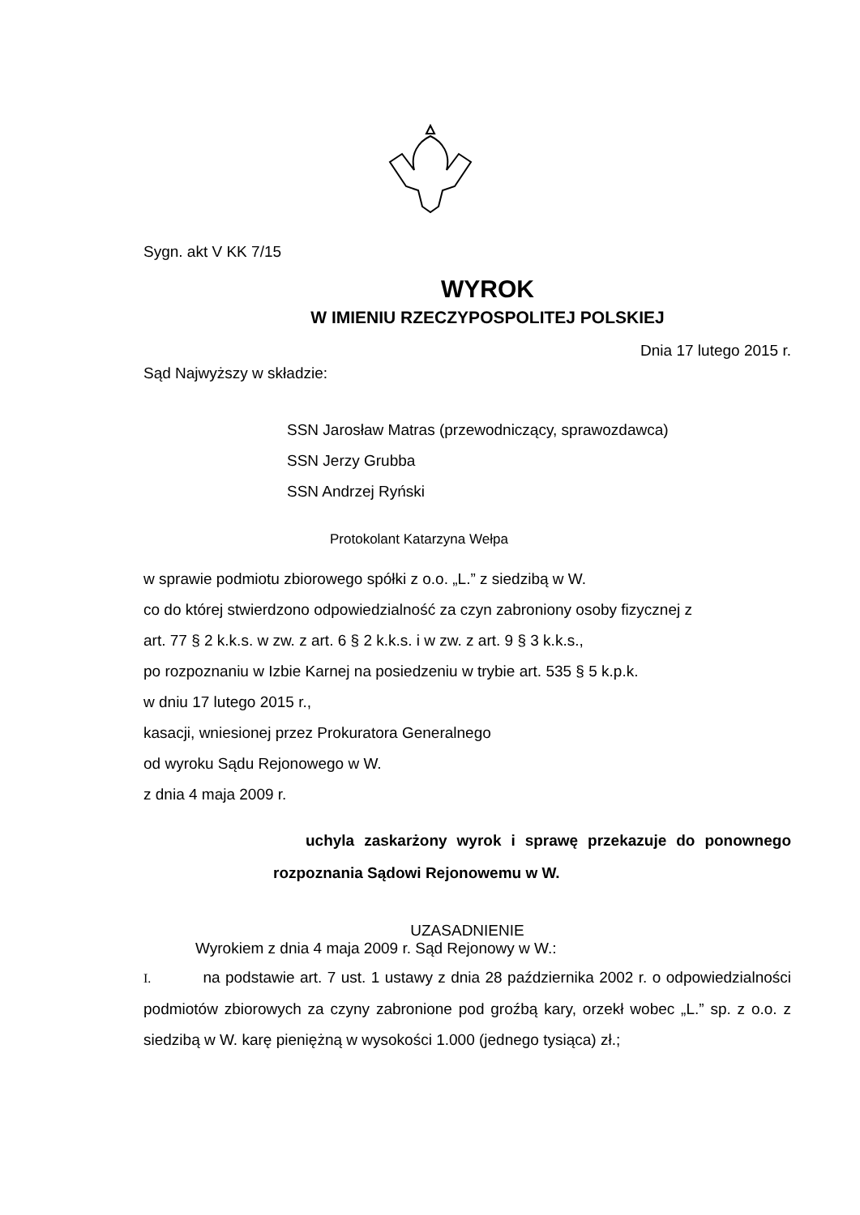Sygn. akt V KK 7/15
WYROK
W IMIENIU RZECZYPOSPOLITEJ POLSKIEJ
Dnia 17 lutego 2015 r.
Sąd Najwyższy w składzie:
SSN Jarosław Matras (przewodniczący, sprawozdawca)
SSN Jerzy Grubba
SSN Andrzej Ryński
Protokolant Katarzyna Wełpa
w sprawie podmiotu zbiorowego spółki z o.o. „L.” z siedzibą w W.
co do której stwierdzono odpowiedzialność za czyn zabroniony osoby fizycznej z
art. 77 § 2 k.k.s. w zw. z art. 6 § 2 k.k.s. i w zw. z art. 9 § 3 k.k.s.,
po rozpoznaniu w Izbie Karnej na posiedzeniu w trybie art. 535 § 5 k.p.k.
w dniu 17 lutego 2015 r.,
kasacji, wniesionej przez Prokuratora Generalnego
od wyroku Sądu Rejonowego w W.
z dnia 4 maja 2009 r.
uchyla zaskarżony wyrok i sprawę przekazuje do ponownego rozpoznania Sądowi Rejonowemu w W.
UZASADNIENIE
Wyrokiem z dnia 4 maja 2009 r. Sąd Rejonowy w W.:
I. na podstawie art. 7 ust. 1 ustawy z dnia 28 października 2002 r. o odpowiedzialności podmiotów zbiorowych za czyny zabronione pod groźbą kary, orzekł wobec „L.” sp. z o.o. z siedzibą w W. karę pieniężną w wysokości 1.000 (jednego tysiąca) zł.;